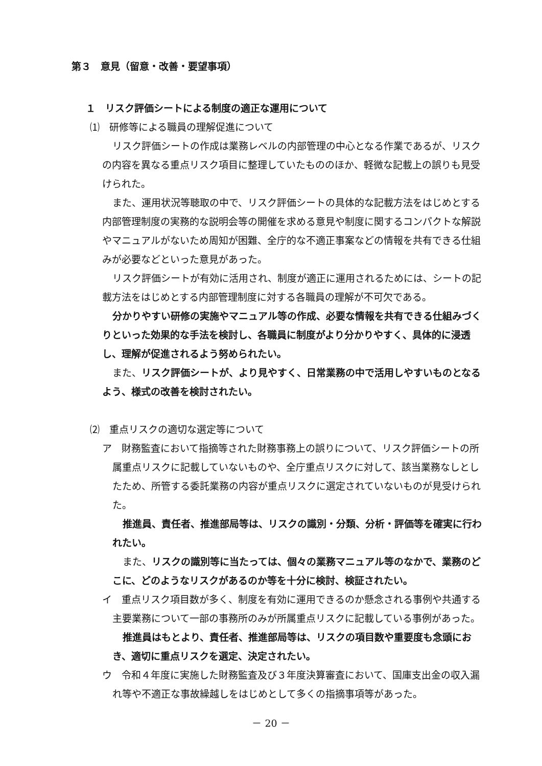第３　意見（留意・改善・要望事項）
１　リスク評価シートによる制度の適正な運用について
⑴　研修等による職員の理解促進について
リスク評価シートの作成は業務レベルの内部管理の中心となる作業であるが、リスクの内容を異なる重点リスク項目に整理していたもののほか、軽微な記載上の誤りも見受けられた。
また、運用状況等聴取の中で、リスク評価シートの具体的な記載方法をはじめとする内部管理制度の実務的な説明会等の開催を求める意見や制度に関するコンパクトな解説やマニュアルがないため周知が困難、全庁的な不適正事案などの情報を共有できる仕組みが必要などといった意見があった。
リスク評価シートが有効に活用され、制度が適正に運用されるためには、シートの記載方法をはじめとする内部管理制度に対する各職員の理解が不可欠である。
分かりやすい研修の実施やマニュアル等の作成、必要な情報を共有できる仕組みづくりといった効果的な手法を検討し、各職員に制度がより分かりやすく、具体的に浸透し、理解が促進されるよう努められたい。
また、リスク評価シートが、より見やすく、日常業務の中で活用しやすいものとなるよう、様式の改善を検討されたい。
⑵　重点リスクの適切な選定等について
ア　財務監査において指摘等された財務事務上の誤りについて、リスク評価シートの所属重点リスクに記載していないものや、全庁重点リスクに対して、該当業務なしとしたため、所管する委託業務の内容が重点リスクに選定されていないものが見受けられた。
推進員、責任者、推進部局等は、リスクの識別・分類、分析・評価等を確実に行われたい。
また、リスクの識別等に当たっては、個々の業務マニュアル等のなかで、業務のどこに、どのようなリスクがあるのか等を十分に検討、検証されたい。
イ　重点リスク項目数が多く、制度を有効に運用できるのか懸念される事例や共通する主要業務について一部の事務所のみが所属重点リスクに記載している事例があった。
推進員はもとより、責任者、推進部局等は、リスクの項目数や重要度も念頭におき、適切に重点リスクを選定、決定されたい。
ウ　令和４年度に実施した財務監査及び３年度決算審査において、国庫支出金の収入漏れ等や不適正な事故繰越しをはじめとして多くの指摘事項等があった。
－ 20 －